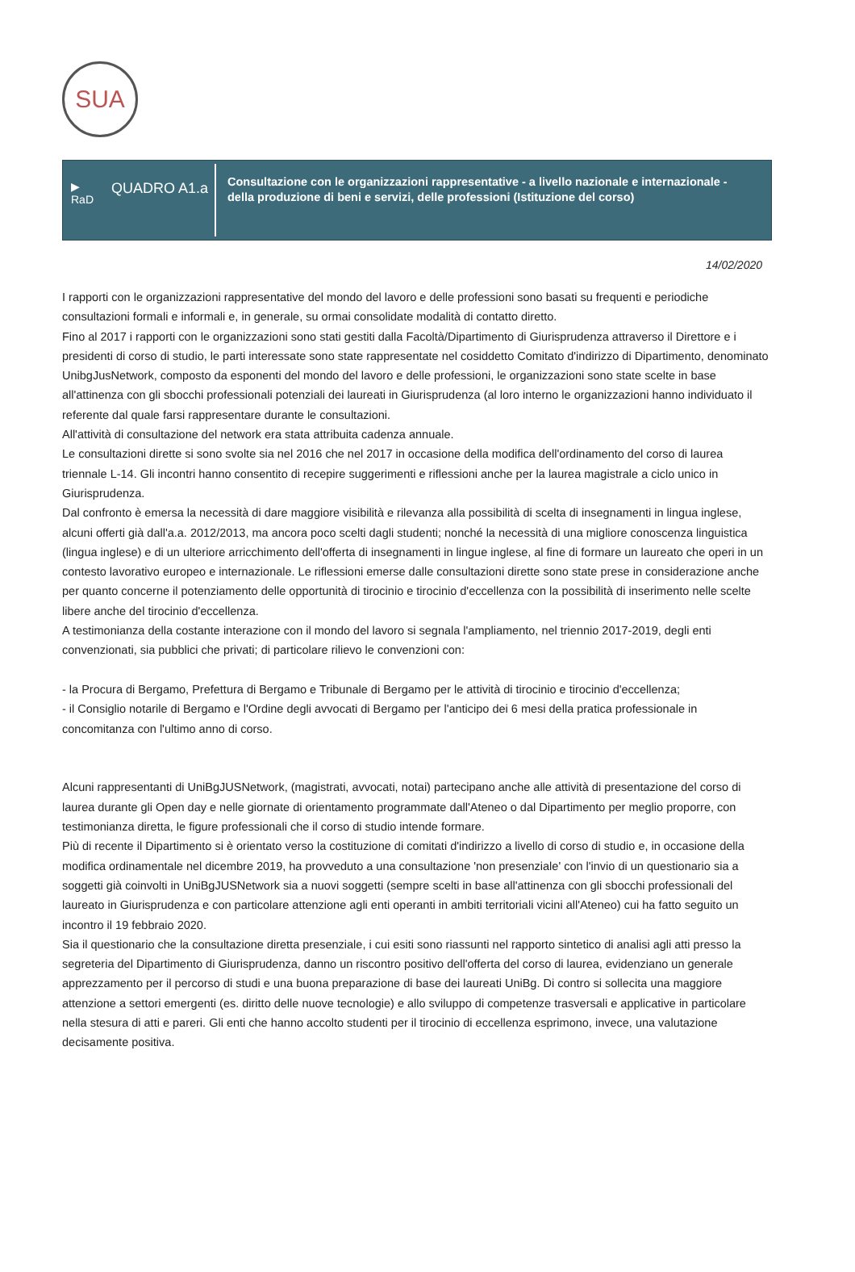SUA
▶
RaD
QUADRO A1.a
Consultazione con le organizzazioni rappresentative - a livello nazionale e internazionale - della produzione di beni e servizi, delle professioni (Istituzione del corso)
14/02/2020
I rapporti con le organizzazioni rappresentative del mondo del lavoro e delle professioni sono basati su frequenti e periodiche consultazioni formali e informali e, in generale, su ormai consolidate modalità di contatto diretto.
Fino al 2017 i rapporti con le organizzazioni sono stati gestiti dalla Facoltà/Dipartimento di Giurisprudenza attraverso il Direttore e i presidenti di corso di studio, le parti interessate sono state rappresentate nel cosiddetto Comitato d'indirizzo di Dipartimento, denominato UnibgJusNetwork, composto da esponenti del mondo del lavoro e delle professioni, le organizzazioni sono state scelte in base all'attinenza con gli sbocchi professionali potenziali dei laureati in Giurisprudenza (al loro interno le organizzazioni hanno individuato il referente dal quale farsi rappresentare durante le consultazioni.
All'attività di consultazione del network era stata attribuita cadenza annuale.
Le consultazioni dirette si sono svolte sia nel 2016 che nel 2017 in occasione della modifica dell'ordinamento del corso di laurea triennale L-14. Gli incontri hanno consentito di recepire suggerimenti e riflessioni anche per la laurea magistrale a ciclo unico in Giurisprudenza.
Dal confronto è emersa la necessità di dare maggiore visibilità e rilevanza alla possibilità di scelta di insegnamenti in lingua inglese, alcuni offerti già dall'a.a. 2012/2013, ma ancora poco scelti dagli studenti; nonché la necessità di una migliore conoscenza linguistica (lingua inglese) e di un ulteriore arricchimento dell'offerta di insegnamenti in lingue inglese, al fine di formare un laureato che operi in un contesto lavorativo europeo e internazionale. Le riflessioni emerse dalle consultazioni dirette sono state prese in considerazione anche per quanto concerne il potenziamento delle opportunità di tirocinio e tirocinio d'eccellenza con la possibilità di inserimento nelle scelte libere anche del tirocinio d'eccellenza.
A testimonianza della costante interazione con il mondo del lavoro si segnala l'ampliamento, nel triennio 2017-2019, degli enti convenzionati, sia pubblici che privati; di particolare rilievo le convenzioni con:
- la Procura di Bergamo, Prefettura di Bergamo e Tribunale di Bergamo per le attività di tirocinio e tirocinio d'eccellenza;
- il Consiglio notarile di Bergamo e l'Ordine degli avvocati di Bergamo per l'anticipo dei 6 mesi della pratica professionale in concomitanza con l'ultimo anno di corso.
Alcuni rappresentanti di UniBgJUSNetwork, (magistrati, avvocati, notai) partecipano anche alle attività di presentazione del corso di laurea durante gli Open day e nelle giornate di orientamento programmate dall'Ateneo o dal Dipartimento per meglio proporre, con testimonianza diretta, le figure professionali che il corso di studio intende formare.
Più di recente il Dipartimento si è orientato verso la costituzione di comitati d'indirizzo a livello di corso di studio e, in occasione della modifica ordinamentale nel dicembre 2019, ha provveduto a una consultazione 'non presenziale' con l'invio di un questionario sia a soggetti già coinvolti in UniBgJUSNetwork sia a nuovi soggetti (sempre scelti in base all'attinenza con gli sbocchi professionali del laureato in Giurisprudenza e con particolare attenzione agli enti operanti in ambiti territoriali vicini all'Ateneo) cui ha fatto seguito un incontro il 19 febbraio 2020.
Sia il questionario che la consultazione diretta presenziale, i cui esiti sono riassunti nel rapporto sintetico di analisi agli atti presso la segreteria del Dipartimento di Giurisprudenza, danno un riscontro positivo dell'offerta del corso di laurea, evidenziano un generale apprezzamento per il percorso di studi e una buona preparazione di base dei laureati UniBg. Di contro si sollecita una maggiore attenzione a settori emergenti (es. diritto delle nuove tecnologie) e allo sviluppo di competenze trasversali e applicative in particolare nella stesura di atti e pareri. Gli enti che hanno accolto studenti per il tirocinio di eccellenza esprimono, invece, una valutazione decisamente positiva.